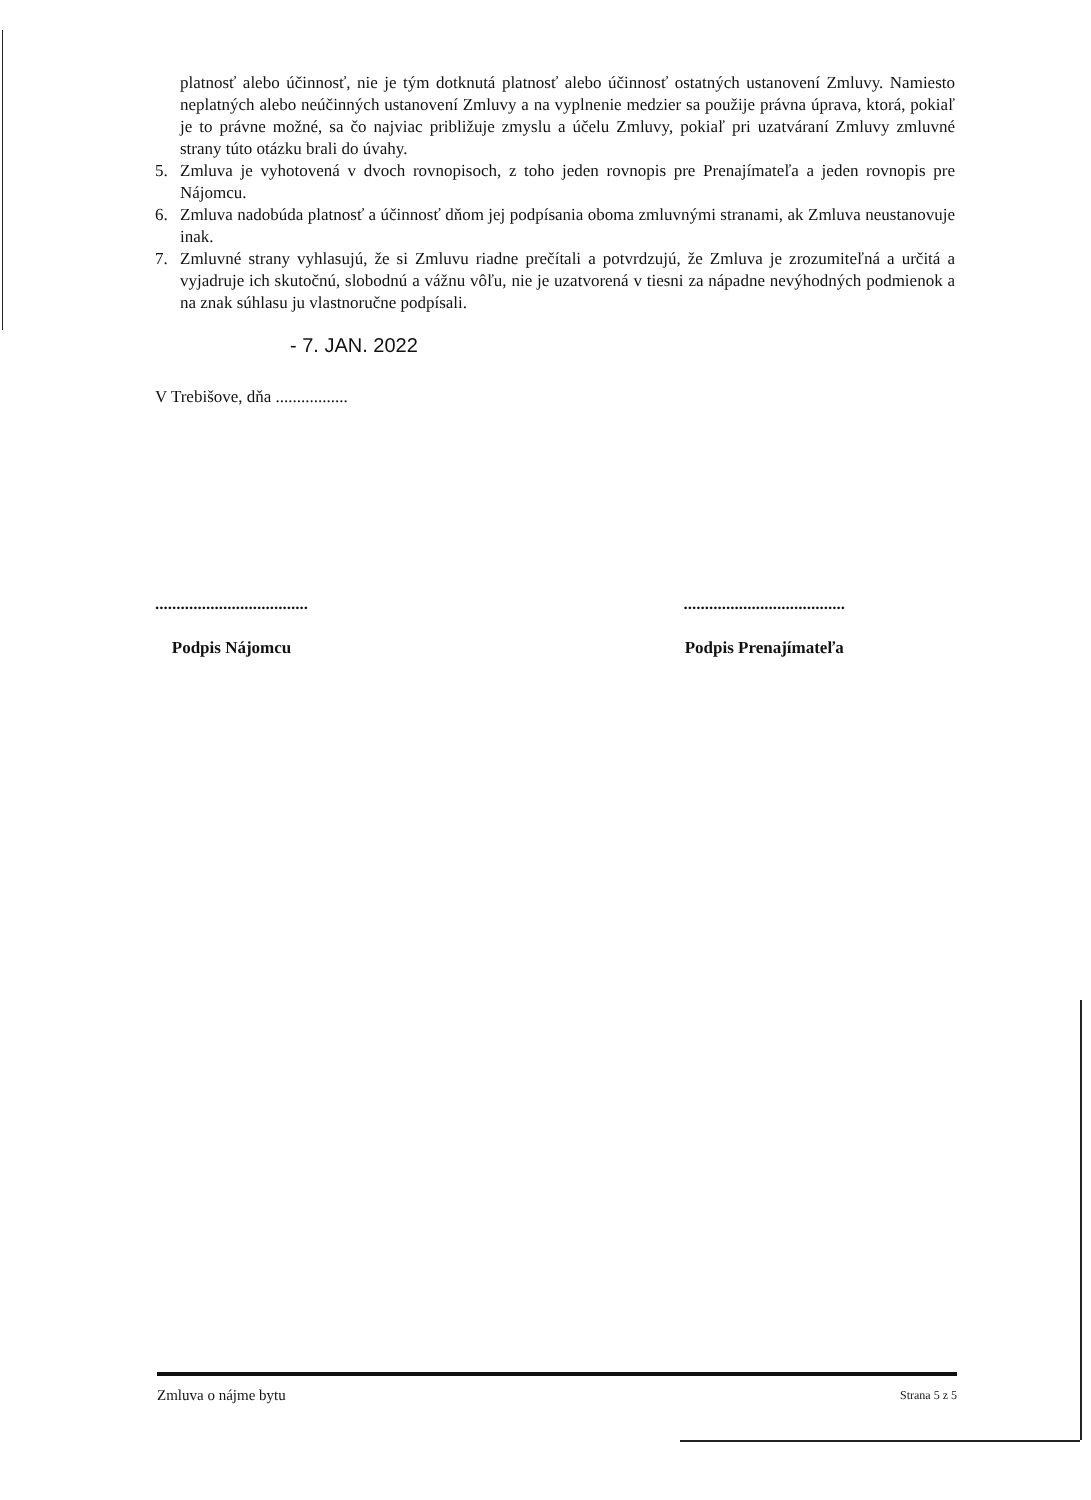platnosť alebo účinnosť, nie je tým dotknutá platnosť alebo účinnosť ostatných ustanovení Zmluvy. Namiesto neplatných alebo neúčinných ustanovení Zmluvy a na vyplnenie medzier sa použije právna úprava, ktorá, pokiaľ je to právne možné, sa čo najviac približuje zmyslu a účelu Zmluvy, pokiaľ pri uzatváraní Zmluvy zmluvné strany túto otázku brali do úvahy.
5. Zmluva je vyhotovená v dvoch rovnopisoch, z toho jeden rovnopis pre Prenajímateľa a jeden rovnopis pre Nájomcu.
6. Zmluva nadobúda platnosť a účinnosť dňom jej podpísania oboma zmluvnými stranami, ak Zmluva neustanovuje inak.
7. Zmluvné strany vyhlasujú, že si Zmluvu riadne prečítali a potvrdzujú, že Zmluva je zrozumiteľná a určitá a vyjadruje ich skutočnú, slobodnú a vážnu vôľu, nie je uzatvorená v tiesni za nápadne nevýhodných podmienok a na znak súhlasu ju vlastnoručne podpísali.
- 7. JAN. 2022
V Trebišove, dňa .................
....................................
Podpis Nájomcu
......................................
Podpis Prenajímateľa
Zmluva o nájme bytu Strana 5 z 5